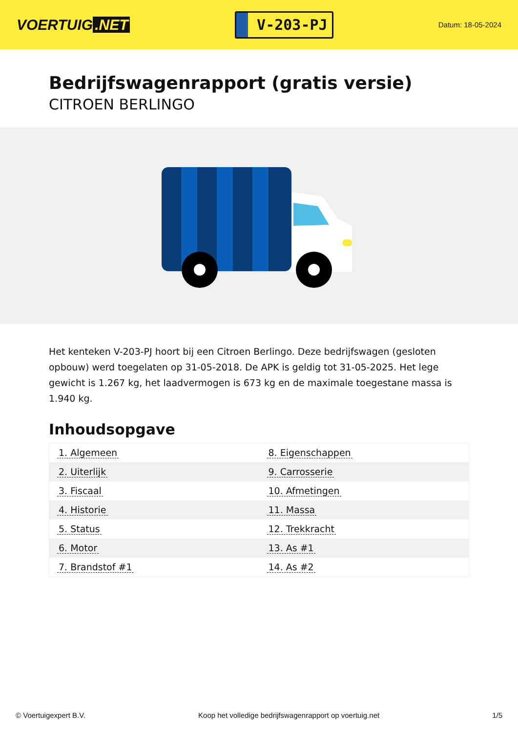VOERTUIG.NET
V-203-PJ
Datum: 18-05-2024
Bedrijfswagenrapport (gratis versie)
CITROEN BERLINGO
Het kenteken V-203-PJ hoort bij een Citroen Berlingo. Deze bedrijfswagen (gesloten opbouw) werd toegelaten op 31-05-2018. De APK is geldig tot 31-05-2025. Het lege gewicht is 1.267 kg, het laadvermogen is 673 kg en de maximale toegestane massa is 1.940 kg.
Inhoudsopgave
| 1. Algemeen | 8. Eigenschappen |
| 2. Uiterlijk | 9. Carrosserie |
| 3. Fiscaal | 10. Afmetingen |
| 4. Historie | 11. Massa |
| 5. Status | 12. Trekkracht |
| 6. Motor | 13. As #1 |
| 7. Brandstof #1 | 14. As #2 |
© Voertuigexpert B.V. Koop het volledige bedrijfswagenrapport op voertuig.net 1/5